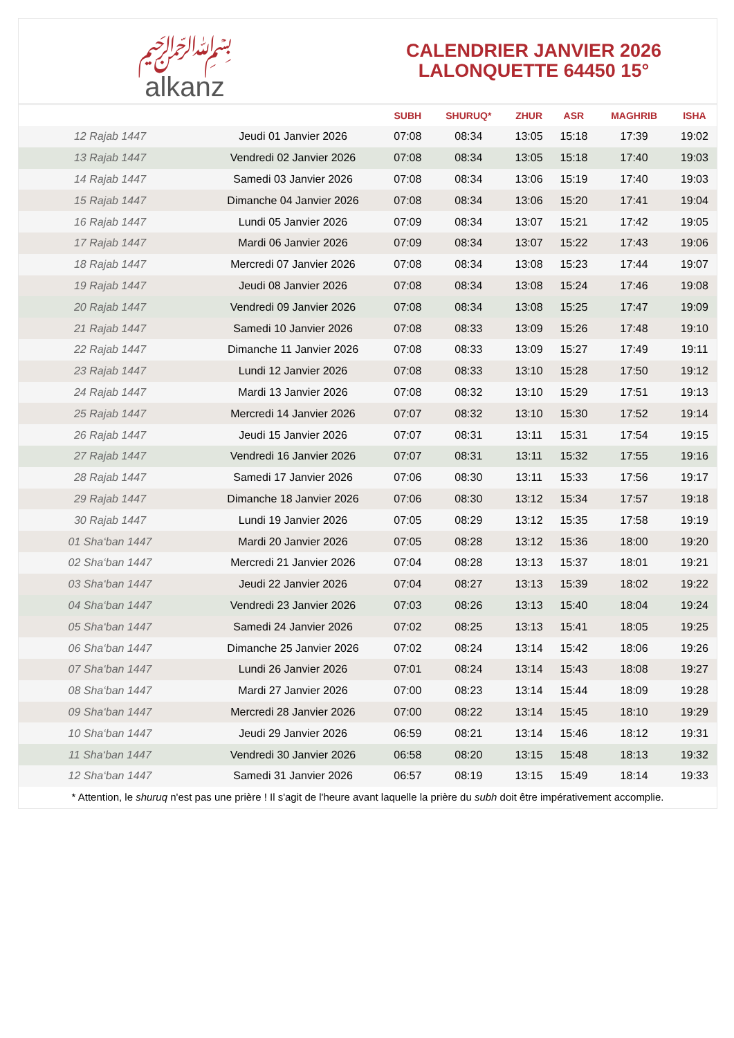﷽
alkanz
CALENDRIER JANVIER 2026
LALONQUETTE 64450 15°
| | | SUBH | SHURUQ* | ZHUR | ASR | MAGHRIB | ISHA |
| --- | --- | --- | --- | --- | --- | --- | --- |
| 12 Rajab 1447 | Jeudi 01 Janvier 2026 | 07:08 | 08:34 | 13:05 | 15:18 | 17:39 | 19:02 |
| 13 Rajab 1447 | Vendredi 02 Janvier 2026 | 07:08 | 08:34 | 13:05 | 15:18 | 17:40 | 19:03 |
| 14 Rajab 1447 | Samedi 03 Janvier 2026 | 07:08 | 08:34 | 13:06 | 15:19 | 17:40 | 19:03 |
| 15 Rajab 1447 | Dimanche 04 Janvier 2026 | 07:08 | 08:34 | 13:06 | 15:20 | 17:41 | 19:04 |
| 16 Rajab 1447 | Lundi 05 Janvier 2026 | 07:09 | 08:34 | 13:07 | 15:21 | 17:42 | 19:05 |
| 17 Rajab 1447 | Mardi 06 Janvier 2026 | 07:09 | 08:34 | 13:07 | 15:22 | 17:43 | 19:06 |
| 18 Rajab 1447 | Mercredi 07 Janvier 2026 | 07:08 | 08:34 | 13:08 | 15:23 | 17:44 | 19:07 |
| 19 Rajab 1447 | Jeudi 08 Janvier 2026 | 07:08 | 08:34 | 13:08 | 15:24 | 17:46 | 19:08 |
| 20 Rajab 1447 | Vendredi 09 Janvier 2026 | 07:08 | 08:34 | 13:08 | 15:25 | 17:47 | 19:09 |
| 21 Rajab 1447 | Samedi 10 Janvier 2026 | 07:08 | 08:33 | 13:09 | 15:26 | 17:48 | 19:10 |
| 22 Rajab 1447 | Dimanche 11 Janvier 2026 | 07:08 | 08:33 | 13:09 | 15:27 | 17:49 | 19:11 |
| 23 Rajab 1447 | Lundi 12 Janvier 2026 | 07:08 | 08:33 | 13:10 | 15:28 | 17:50 | 19:12 |
| 24 Rajab 1447 | Mardi 13 Janvier 2026 | 07:08 | 08:32 | 13:10 | 15:29 | 17:51 | 19:13 |
| 25 Rajab 1447 | Mercredi 14 Janvier 2026 | 07:07 | 08:32 | 13:10 | 15:30 | 17:52 | 19:14 |
| 26 Rajab 1447 | Jeudi 15 Janvier 2026 | 07:07 | 08:31 | 13:11 | 15:31 | 17:54 | 19:15 |
| 27 Rajab 1447 | Vendredi 16 Janvier 2026 | 07:07 | 08:31 | 13:11 | 15:32 | 17:55 | 19:16 |
| 28 Rajab 1447 | Samedi 17 Janvier 2026 | 07:06 | 08:30 | 13:11 | 15:33 | 17:56 | 19:17 |
| 29 Rajab 1447 | Dimanche 18 Janvier 2026 | 07:06 | 08:30 | 13:12 | 15:34 | 17:57 | 19:18 |
| 30 Rajab 1447 | Lundi 19 Janvier 2026 | 07:05 | 08:29 | 13:12 | 15:35 | 17:58 | 19:19 |
| 01 Sha‘ban 1447 | Mardi 20 Janvier 2026 | 07:05 | 08:28 | 13:12 | 15:36 | 18:00 | 19:20 |
| 02 Sha‘ban 1447 | Mercredi 21 Janvier 2026 | 07:04 | 08:28 | 13:13 | 15:37 | 18:01 | 19:21 |
| 03 Sha‘ban 1447 | Jeudi 22 Janvier 2026 | 07:04 | 08:27 | 13:13 | 15:39 | 18:02 | 19:22 |
| 04 Sha‘ban 1447 | Vendredi 23 Janvier 2026 | 07:03 | 08:26 | 13:13 | 15:40 | 18:04 | 19:24 |
| 05 Sha‘ban 1447 | Samedi 24 Janvier 2026 | 07:02 | 08:25 | 13:13 | 15:41 | 18:05 | 19:25 |
| 06 Sha‘ban 1447 | Dimanche 25 Janvier 2026 | 07:02 | 08:24 | 13:14 | 15:42 | 18:06 | 19:26 |
| 07 Sha‘ban 1447 | Lundi 26 Janvier 2026 | 07:01 | 08:24 | 13:14 | 15:43 | 18:08 | 19:27 |
| 08 Sha‘ban 1447 | Mardi 27 Janvier 2026 | 07:00 | 08:23 | 13:14 | 15:44 | 18:09 | 19:28 |
| 09 Sha‘ban 1447 | Mercredi 28 Janvier 2026 | 07:00 | 08:22 | 13:14 | 15:45 | 18:10 | 19:29 |
| 10 Sha‘ban 1447 | Jeudi 29 Janvier 2026 | 06:59 | 08:21 | 13:14 | 15:46 | 18:12 | 19:31 |
| 11 Sha‘ban 1447 | Vendredi 30 Janvier 2026 | 06:58 | 08:20 | 13:15 | 15:48 | 18:13 | 19:32 |
| 12 Sha‘ban 1447 | Samedi 31 Janvier 2026 | 06:57 | 08:19 | 13:15 | 15:49 | 18:14 | 19:33 |
* Attention, le shuruq n'est pas une prière ! Il s'agit de l'heure avant laquelle la prière du subh doit être impérativement accomplie.